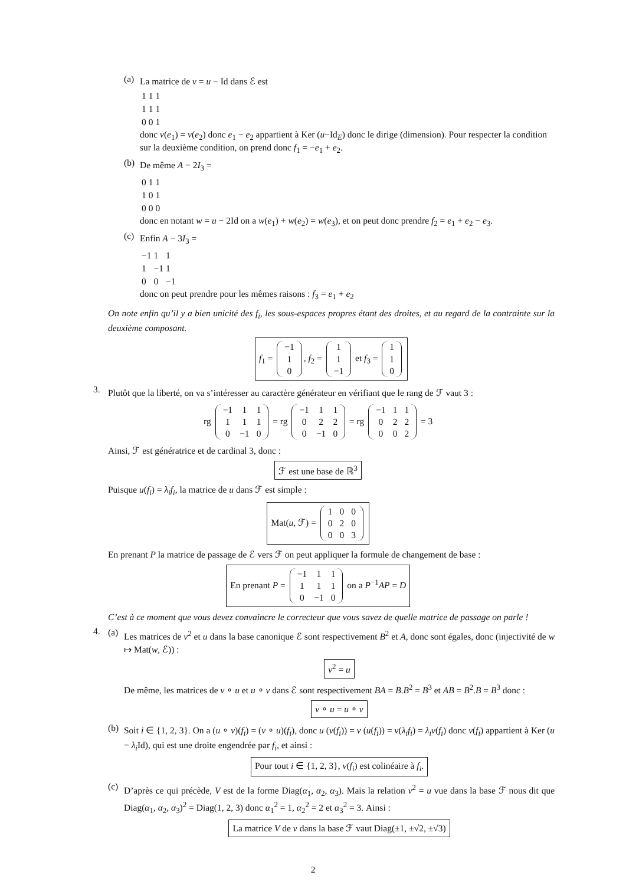(a)
La matrice de v = u − Id dans ℰ est
| 1 | 1 | 1 |
| 1 | 1 | 1 |
| 0 | 0 | 1 |
donc v(e<sub>1</sub>) = v(e<sub>2</sub>) donc e<sub>1</sub> − e<sub>2</sub> appartient à Ker (u−Id<sub>E</sub>) donc le dirige (dimension). Pour respecter la condition sur la deuxième condition, on prend donc f<sub>1</sub> = −e<sub>1</sub> + e<sub>2</sub>.
(b)
De même A − 2I<sub>3</sub> =
| 0 | 1 | 1 |
| 1 | 0 | 1 |
| 0 | 0 | 0 |
donc en notant w = u − 2Id on a w(e<sub>1</sub>) + w(e<sub>2</sub>) = w(e<sub>3</sub>), et on peut donc prendre f<sub>2</sub> = e<sub>1</sub> + e<sub>2</sub> − e<sub>3</sub>.
(c)
Enfin A − 3I<sub>3</sub> =
| −1 | 1 | 1 |
| 1 | −1 | 1 |
| 0 | 0 | −1 |
donc on peut prendre pour les mêmes raisons : f<sub>3</sub> = e<sub>1</sub> + e<sub>2</sub>
On note enfin qu’il y a bien unicité des f<sub>i</sub>, les sous-espaces propres étant des droites, et au regard de la contrainte sur la deuxième composant.
f<sub>1</sub> =
| −1 |
| 1 |
| 0 |
, f<sub>2</sub> =
| 1 |
| 1 |
| −1 |
et f<sub>3</sub> =
| 1 |
| 1 |
| 0 |
3.
Plutôt que la liberté, on va s’intéresser au caractère générateur en vérifiant que le rang de ℱ vaut 3 :
rg
| −1 | 1 | 1 |
| 1 | 1 | 1 |
| 0 | −1 | 0 |
= rg
| −1 | 1 | 1 |
| 0 | 2 | 2 |
| 0 | −1 | 0 |
= rg
| −1 | 1 | 1 |
| 0 | 2 | 2 |
| 0 | 0 | 2 |
= 3
Ainsi, ℱ est génératrice et de cardinal 3, donc :
ℱ est une base de ℝ<sup>3</sup>
Puisque u(f<sub>i</sub>) = λ<sub>i</sub>f<sub>i</sub>, la matrice de u dans ℱ est simple :
Mat(u, ℱ) =
| 1 | 0 | 0 |
| 0 | 2 | 0 |
| 0 | 0 | 3 |
En prenant P la matrice de passage de ℰ vers ℱ on peut appliquer la formule de changement de base :
En prenant P =
| −1 | 1 | 1 |
| 1 | 1 | 1 |
| 0 | −1 | 0 |
on a P<sup>−1</sup>AP = D
C’est à ce moment que vous devez convaincre le correcteur que vous savez de quelle matrice de passage on parle !
4.
(a)
Les matrices de v<sup>2</sup> et u dans la base canonique ℰ sont respectivement B<sup>2</sup> et A, donc sont égales, donc (injectivité de w ↦ Mat(w, ℰ)) :
v<sup>2</sup> = u
De même, les matrices de v ∘ u et u ∘ v dans ℰ sont respectivement BA = B.B<sup>2</sup> = B<sup>3</sup> et AB = B<sup>2</sup>.B = B<sup>3</sup> donc :
v ∘ u = u ∘ v
(b)
Soit i ∈ {1, 2, 3}. On a (u ∘ v)(f<sub>i</sub>) = (v ∘ u)(f<sub>i</sub>), donc u (v(f<sub>i</sub>)) = v (u(f<sub>i</sub>)) = v(λ<sub>i</sub>f<sub>i</sub>) = λ<sub>i</sub>v(f<sub>i</sub>) donc v(f<sub>i</sub>) appartient à Ker (u − λ<sub>i</sub> Id), qui est une droite engendrée par f<sub>i</sub>, et ainsi :
Pour tout i ∈ {1, 2, 3}, v(f<sub>i</sub>) est colinéaire à f<sub>i</sub>.
(c)
D’après ce qui précède, V est de la forme Diag(α<sub>1</sub>, α<sub>2</sub>, α<sub>3</sub>). Mais la relation v<sup>2</sup> = u vue dans la base ℱ nous dit que Diag(α<sub>1</sub>, α<sub>2</sub>, α<sub>3</sub>)<sup>2</sup> = Diag(1, 2, 3) donc α<sub>1</sub><sup>2</sup> = 1, α<sub>2</sub><sup>2</sup> = 2 et α<sub>3</sub><sup>2</sup> = 3. Ainsi :
La matrice V de v dans la base ℱ vaut Diag(±1, ±√2, ±√3)
2